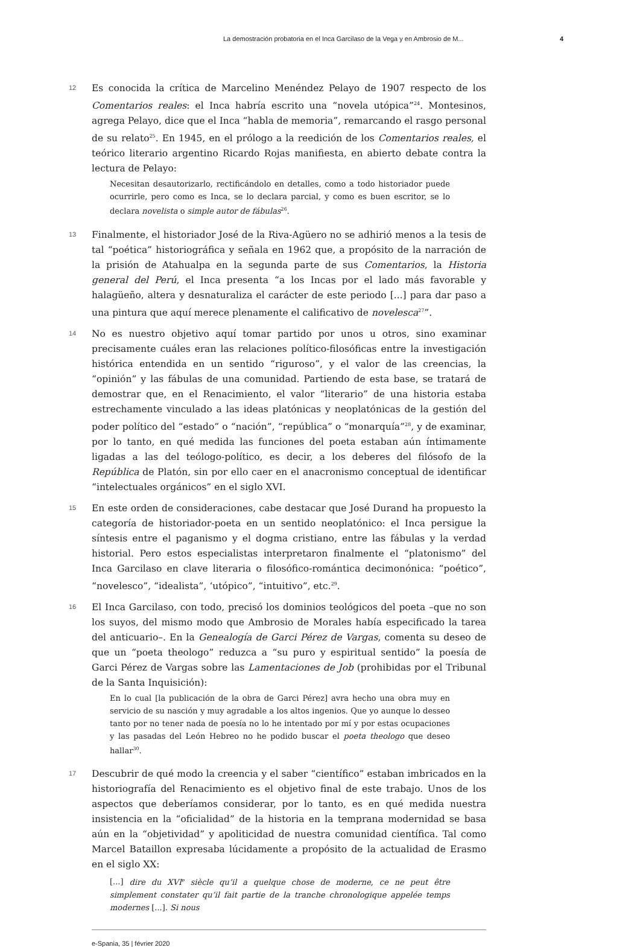La demostración probatoria en el Inca Garcilaso de la Vega y en Ambrosio de M... 4
12
Es conocida la crítica de Marcelino Menéndez Pelayo de 1907 respecto de los Comentarios reales: el Inca habría escrito una “novela utópica”<sup>24</sup>. Montesinos, agrega Pelayo, dice que el Inca “habla de memoria”, remarcando el rasgo personal de su relato<sup>25</sup>. En 1945, en el prólogo a la reedición de los Comentarios reales, el teórico literario argentino Ricardo Rojas manifiesta, en abierto debate contra la lectura de Pelayo:
Necesitan desautorizarlo, rectificándolo en detalles, como a todo historiador puede ocurrirle, pero como es Inca, se lo declara parcial, y como es buen escritor, se lo declara novelista o simple autor de fábulas<sup>26</sup>.
13
Finalmente, el historiador José de la Riva-Agüero no se adhirió menos a la tesis de tal “poética” historiográfica y señala en 1962 que, a propósito de la narración de la prisión de Atahualpa en la segunda parte de sus Comentarios, la Historia general del Perú, el Inca presenta “a los Incas por el lado más favorable y halagüeño, altera y desnaturaliza el carácter de este periodo [...] para dar paso a una pintura que aquí merece plenamente el calificativo de novelesca<sup>27</sup>”.
14
No es nuestro objetivo aquí tomar partido por unos u otros, sino examinar precisamente cuáles eran las relaciones político-filosóficas entre la investigación histórica entendida en un sentido “riguroso”, y el valor de las creencias, la “opinión” y las fábulas de una comunidad. Partiendo de esta base, se tratará de demostrar que, en el Renacimiento, el valor “literario” de una historia estaba estrechamente vinculado a las ideas platónicas y neoplatónicas de la gestión del poder político del “estado” o “nación”, “república” o “monarquía”<sup>28</sup>, y de examinar, por lo tanto, en qué medida las funciones del poeta estaban aún íntimamente ligadas a las del teólogo-político, es decir, a los deberes del filósofo de la República de Platón, sin por ello caer en el anacronismo conceptual de identificar “intelectuales orgánicos” en el siglo XVI.
15
En este orden de consideraciones, cabe destacar que José Durand ha propuesto la categoría de historiador-poeta en un sentido neoplatónico: el Inca persigue la síntesis entre el paganismo y el dogma cristiano, entre las fábulas y la verdad historial. Pero estos especialistas interpretaron finalmente el “platonismo” del Inca Garcilaso en clave literaria o filosófico-romántica decimonónica: “poético”, “novelesco”, “idealista”, ‘utópico”, “intuitivo”, etc.<sup>29</sup>.
16
El Inca Garcilaso, con todo, precisó los dominios teológicos del poeta –que no son los suyos, del mismo modo que Ambrosio de Morales había especificado la tarea del anticuario–. En la Genealogía de Garci Pérez de Vargas, comenta su deseo de que un “poeta theologo” reduzca a “su puro y espiritual sentido” la poesía de Garci Pérez de Vargas sobre las Lamentaciones de Job (prohibidas por el Tribunal de la Santa Inquisición):
En lo cual [la publicación de la obra de Garci Pérez] avra hecho una obra muy en servicio de su nasción y muy agradable a los altos ingenios. Que yo aunque lo desseo tanto por no tener nada de poesía no lo he intentado por mí y por estas ocupaciones y las pasadas del León Hebreo no he podido buscar el poeta theologo que deseo hallar<sup>30</sup>.
17
Descubrir de qué modo la creencia y el saber “científico” estaban imbricados en la historiografía del Renacimiento es el objetivo final de este trabajo. Unos de los aspectos que deberíamos considerar, por lo tanto, es en qué medida nuestra insistencia en la “oficialidad” de la historia en la temprana modernidad se basa aún en la “objetividad” y apoliticidad de nuestra comunidad científica. Tal como Marcel Bataillon expresaba lúcidamente a propósito de la actualidad de Erasmo en el siglo XX:
[...] dire du XVI<sup>e</sup> siècle qu’il a quelque chose de moderne, ce ne peut être simplement constater qu’il fait partie de la tranche chronologique appelée temps modernes [...]. Si nous
e-Spania, 35 | février 2020